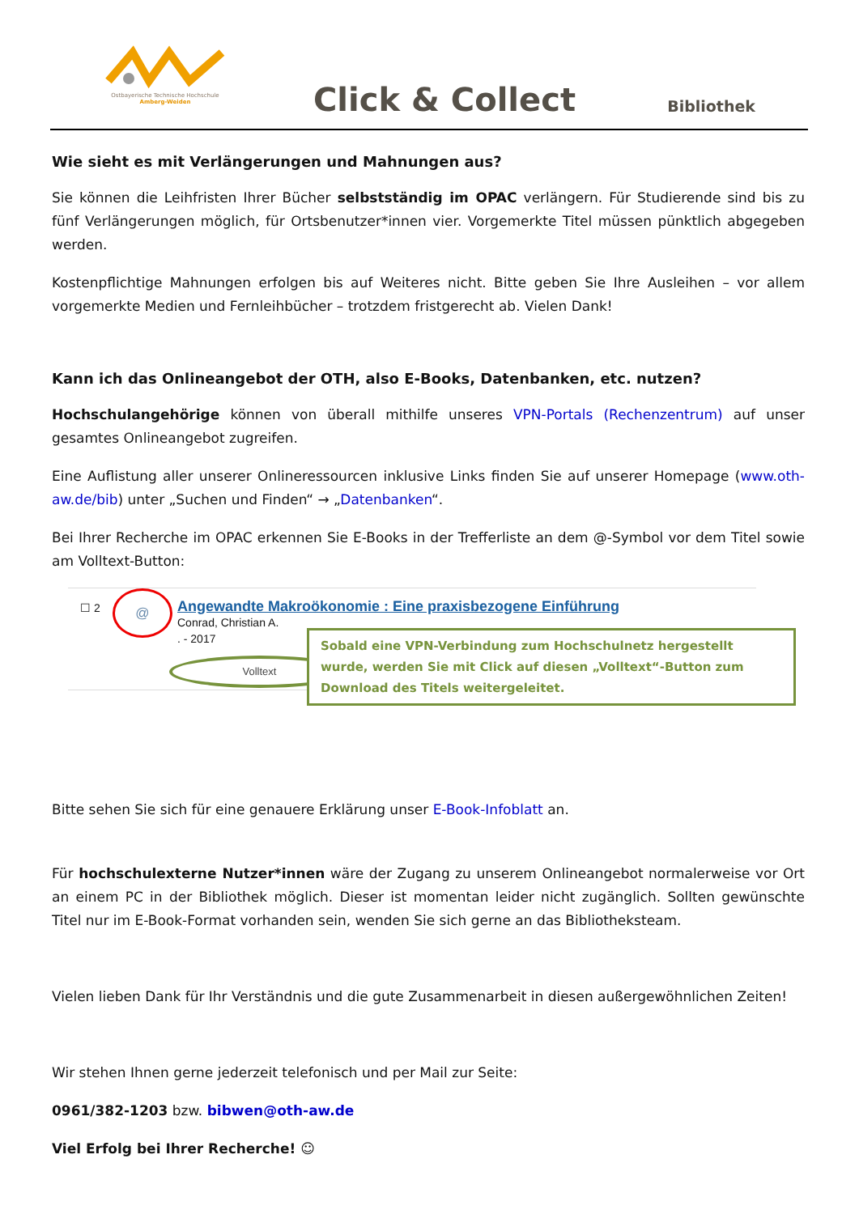Ostbayerische Technische Hochschule
Amberg-Weiden
Click & Collect Bibliothek
Wie sieht es mit Verlängerungen und Mahnungen aus?
Sie können die Leihfristen Ihrer Bücher selbstständig im OPAC verlängern. Für Studierende sind bis zu fünf Verlängerungen möglich, für Ortsbenutzer*innen vier. Vorgemerkte Titel müssen pünktlich abgegeben werden.
Kostenpflichtige Mahnungen erfolgen bis auf Weiteres nicht. Bitte geben Sie Ihre Ausleihen – vor allem vorgemerkte Medien und Fernleihbücher – trotzdem fristgerecht ab. Vielen Dank!
Kann ich das Onlineangebot der OTH, also E-Books, Datenbanken, etc. nutzen?
Hochschulangehörige können von überall mithilfe unseres VPN-Portals (Rechenzentrum) auf unser gesamtes Onlineangebot zugreifen.
Eine Auflistung aller unserer Onlineressourcen inklusive Links finden Sie auf unserer Homepage (www.oth-aw.de/bib) unter „Suchen und Finden“ → „Datenbanken“.
Bei Ihrer Recherche im OPAC erkennen Sie E-Books in der Trefferliste an dem @-Symbol vor dem Titel sowie am Volltext-Button:
☐ 2 @
Angewandte Makroökonomie : Eine praxisbezogene Einführung
Conrad, Christian A.
. - 2017
Volltext
Sobald eine VPN-Verbindung zum Hochschulnetz hergestellt wurde, werden Sie mit Click auf diesen „Volltext“-Button zum Download des Titels weitergeleitet.
Bitte sehen Sie sich für eine genauere Erklärung unser E-Book-Infoblatt an.
Für hochschulexterne Nutzer*innen wäre der Zugang zu unserem Onlineangebot normalerweise vor Ort an einem PC in der Bibliothek möglich. Dieser ist momentan leider nicht zugänglich. Sollten gewünschte Titel nur im E-Book-Format vorhanden sein, wenden Sie sich gerne an das Bibliotheksteam.
Vielen lieben Dank für Ihr Verständnis und die gute Zusammenarbeit in diesen außergewöhnlichen Zeiten!
Wir stehen Ihnen gerne jederzeit telefonisch und per Mail zur Seite:
0961/382-1203 bzw. bibwen@oth-aw.de
Viel Erfolg bei Ihrer Recherche! ☺